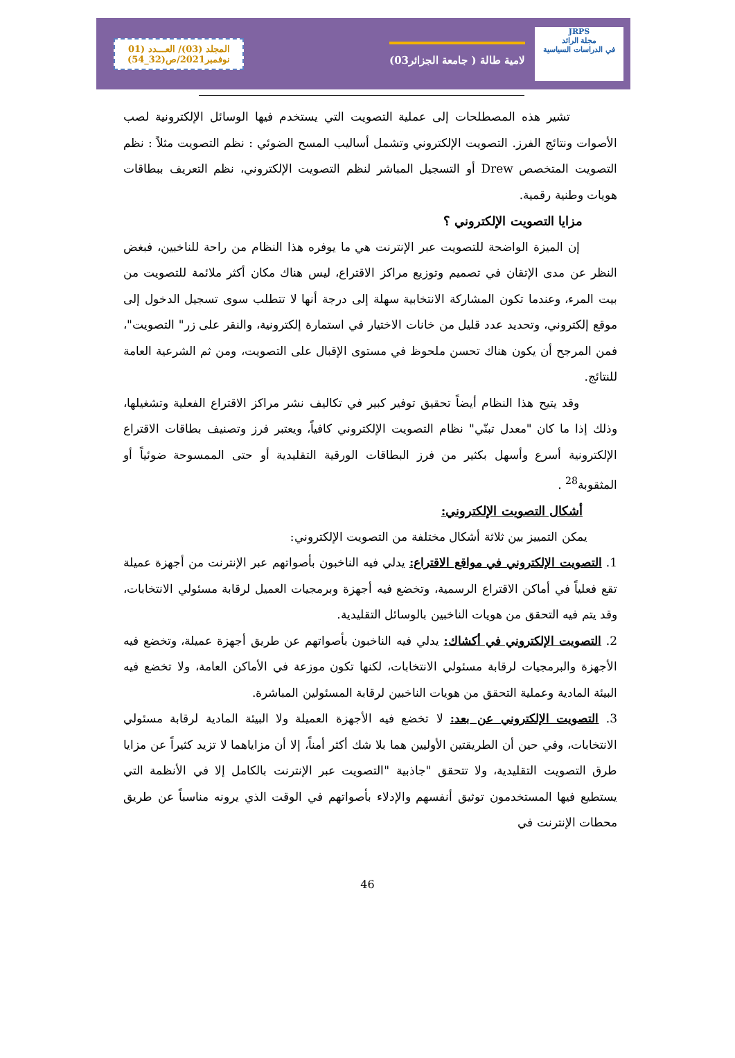المجلد (03)/ العـــدد (01
نوفمبر2021/ص(32_54)
لامية طالة ( جامعة الجزائر03)
JRPS
مجلة الرائد
في الدراسات السياسية
تشير هذه المصطلحات إلى عملية التصويت التي يستخدم فيها الوسائل الإلكترونية لصب الأصوات ونتائج الفرز. التصويت الإلكتروني وتشمل أساليب المسح الضوئي : نظم التصويت مثلاً : نظم التصويت المتخصص Drew أو التسجيل المباشر لنظم التصويت الإلكتروني، نظم التعريف ببطاقات هويات وطنية رقمية.
مزايا التصويت الإلكتروني ؟
إن الميزة الواضحة للتصويت عبر الإنترنت هي ما يوفره هذا النظام من راحة للناخبين، فبغض النظر عن مدى الإتقان في تصميم وتوزيع مراكز الاقتراع، ليس هناك مكان أكثر ملائمة للتصويت من بيت المرء، وعندما تكون المشاركة الانتخابية سهلة إلى درجة أنها لا تتطلب سوى تسجيل الدخول إلى موقع إلكتروني، وتحديد عدد قليل من خانات الاختيار في استمارة إلكترونية، والنقر على زر" التصويت"، فمن المرجح أن يكون هناك تحسن ملحوظ في مستوى الإقبال على التصويت، ومن ثم الشرعية العامة للنتائج.
وقد يتيح هذا النظام أيضاً تحقيق توفير كبير في تكاليف نشر مراكز الاقتراع الفعلية وتشغيلها، وذلك إذا ما كان "معدل تبنّي" نظام التصويت الإلكتروني كافياً، ويعتبر فرز وتصنيف بطاقات الاقتراع الإلكترونية أسرع وأسهل بكثير من فرز البطاقات الورقية التقليدية أو حتى الممسوحة ضوئياً أو المثقوبة<sup>28</sup> .
أشكال التصويت الإلكتروني:
يمكن التمييز بين ثلاثة أشكال مختلفة من التصويت الإلكتروني:
1. التصويت الإلكتروني في مواقع الاقتراع: يدلي فيه الناخبون بأصواتهم عبر الإنترنت من أجهزة عميلة تقع فعلياً في أماكن الاقتراع الرسمية، وتخضع فيه أجهزة وبرمجيات العميل لرقابة مسئولي الانتخابات، وقد يتم فيه التحقق من هويات الناخبين بالوسائل التقليدية.
2. التصويت الإلكتروني في أكشاك: يدلي فيه الناخبون بأصواتهم عن طريق أجهزة عميلة، وتخضع فيه الأجهزة والبرمجيات لرقابة مسئولي الانتخابات، لكنها تكون موزعة في الأماكن العامة، ولا تخضع فيه البيئة المادية وعملية التحقق من هويات الناخبين لرقابة المسئولين المباشرة.
3. التصويت الإلكتروني عن بعد: لا تخضع فيه الأجهزة العميلة ولا البيئة المادية لرقابة مسئولي الانتخابات، وفي حين أن الطريقتين الأوليين هما بلا شك أكثر أمناً، إلا أن مزاياهما لا تزيد كثيراً عن مزايا طرق التصويت التقليدية، ولا تتحقق "جاذبية "التصويت عبر الإنترنت بالكامل إلا في الأنظمة التي يستطيع فيها المستخدمون توثيق أنفسهم والإدلاء بأصواتهم في الوقت الذي يرونه مناسباً عن طريق محطات الإنترنت في
46